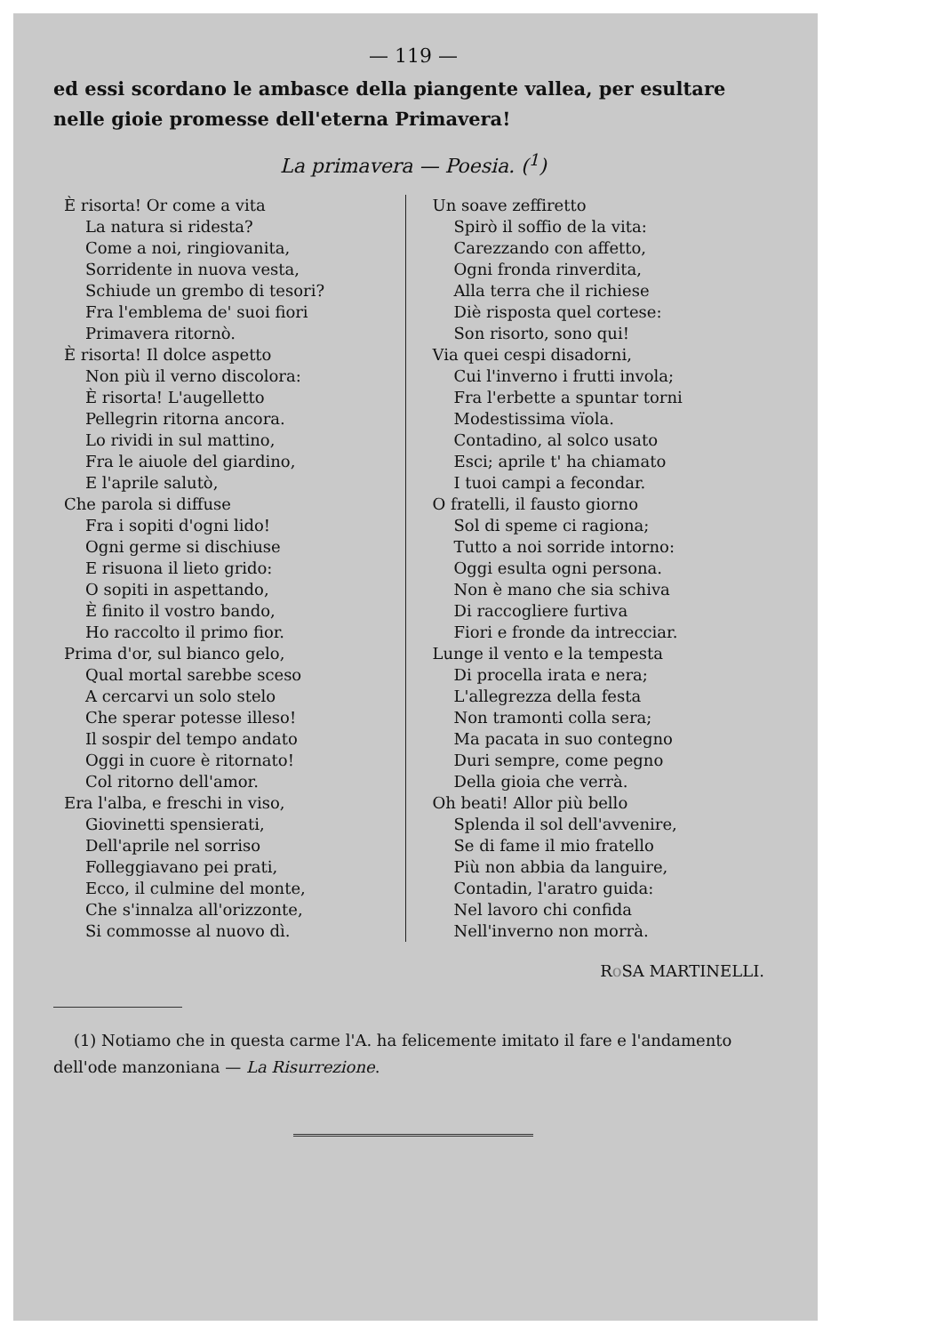— 119 —
ed essi scordano le ambasce della piangente vallea, per esultare nelle gioie promesse dell'eterna Primavera!
La primavera — Poesia. (<sup>1</sup>)
È risorta! Or come a vita
La natura si ridesta?
Come a noi, ringiovanita,
Sorridente in nuova vesta,
Schiude un grembo di tesori?
Fra l'emblema de' suoi fiori
Primavera ritornò.
È risorta! Il dolce aspetto
Non più il verno discolora:
È risorta! L'augelletto
Pellegrin ritorna ancora.
Lo rividi in sul mattino,
Fra le aiuole del giardino,
E l'aprile salutò,
Che parola si diffuse
Fra i sopiti d'ogni lido!
Ogni germe si dischiuse
E risuona il lieto grido:
O sopiti in aspettando,
È finito il vostro bando,
Ho raccolto il primo fior.
Prima d'or, sul bianco gelo,
Qual mortal sarebbe sceso
A cercarvi un solo stelo
Che sperar potesse illeso!
Il sospir del tempo andato
Oggi in cuore è ritornato!
Col ritorno dell'amor.
Era l'alba, e freschi in viso,
Giovinetti spensierati,
Dell'aprile nel sorriso
Folleggiavano pei prati,
Ecco, il culmine del monte,
Che s'innalza all'orizzonte,
Si commosse al nuovo dì.
Un soave zeffiretto
Spirò il soffio de la vita:
Carezzando con affetto,
Ogni fronda rinverdita,
Alla terra che il richiese
Diè risposta quel cortese:
Son risorto, sono qui!
Via quei cespi disadorni,
Cui l'inverno i frutti invola;
Fra l'erbette a spuntar torni
Modestissima vïola.
Contadino, al solco usato
Esci; aprile t' ha chiamato
I tuoi campi a fecondar.
O fratelli, il fausto giorno
Sol di speme ci ragiona;
Tutto a noi sorride intorno:
Oggi esulta ogni persona.
Non è mano che sia schiva
Di raccogliere furtiva
Fiori e fronde da intrecciar.
Lunge il vento e la tempesta
Di procella irata e nera;
L'allegrezza della festa
Non tramonti colla sera;
Ma pacata in suo contegno
Duri sempre, come pegno
Della gioia che verrà.
Oh beati! Allor più bello
Splenda il sol dell'avvenire,
Se di fame il mio fratello
Più non abbia da languire,
Contadin, l'aratro guida:
Nel lavoro chi confida
Nell'inverno non morrà.
Ro SA MARTINELLI.
(1) Notiamo che in questa carme l'A. ha felicemente imitato il fare e l'andamento dell'ode manzoniana — La Risurrezione.